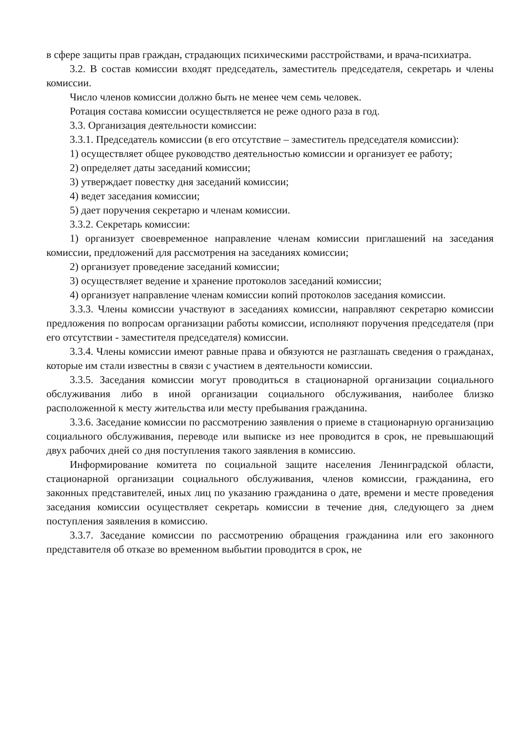в сфере защиты прав граждан, страдающих психическими расстройствами, и врача-психиатра.
3.2. В состав комиссии входят председатель, заместитель председателя, секретарь и члены комиссии.
Число членов комиссии должно быть не менее чем семь человек.
Ротация состава комиссии осуществляется не реже одного раза в год.
3.3. Организация деятельности комиссии:
3.3.1. Председатель комиссии (в его отсутствие – заместитель председателя комиссии):
1) осуществляет общее руководство деятельностью комиссии и организует ее работу;
2) определяет даты заседаний комиссии;
3) утверждает повестку дня заседаний комиссии;
4) ведет заседания комиссии;
5) дает поручения секретарю и членам комиссии.
3.3.2. Секретарь комиссии:
1) организует своевременное направление членам комиссии приглашений на заседания комиссии, предложений для рассмотрения на заседаниях комиссии;
2) организует проведение заседаний комиссии;
3) осуществляет ведение и хранение протоколов заседаний комиссии;
4) организует направление членам комиссии копий протоколов заседания комиссии.
3.3.3. Члены комиссии участвуют в заседаниях комиссии, направляют секретарю комиссии предложения по вопросам организации работы комиссии, исполняют поручения председателя (при его отсутствии - заместителя председателя) комиссии.
3.3.4. Члены комиссии имеют равные права и обязуются не разглашать сведения о гражданах, которые им стали известны в связи с участием в деятельности комиссии.
3.3.5. Заседания комиссии могут проводиться в стационарной организации социального обслуживания либо в иной организации социального обслуживания, наиболее близко расположенной к месту жительства или месту пребывания гражданина.
3.3.6. Заседание комиссии по рассмотрению заявления о приеме в стационарную организацию социального обслуживания, переводе или выписке из нее проводится в срок, не превышающий двух рабочих дней со дня поступления такого заявления в комиссию.
Информирование комитета по социальной защите населения Ленинградской области, стационарной организации социального обслуживания, членов комиссии, гражданина, его законных представителей, иных лиц по указанию гражданина о дате, времени и месте проведения заседания комиссии осуществляет секретарь комиссии в течение дня, следующего за днем поступления заявления в комиссию.
3.3.7. Заседание комиссии по рассмотрению обращения гражданина или его законного представителя об отказе во временном выбытии проводится в срок, не